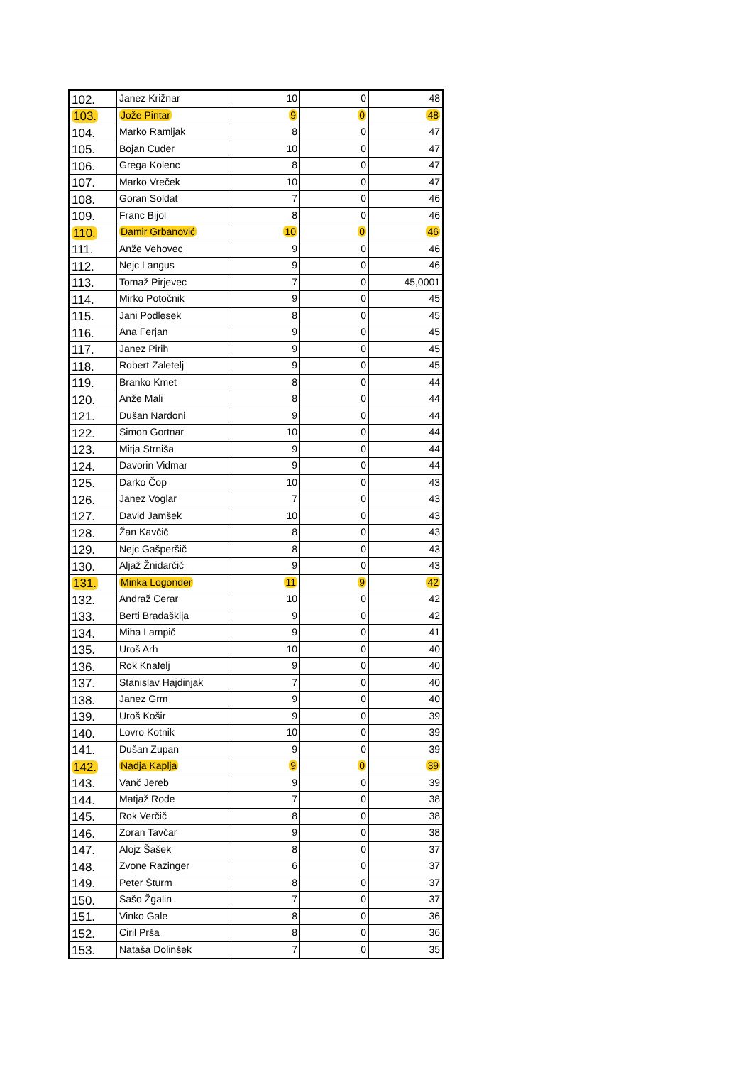| 102. | Janez Križnar | 10 | 0 | 48 |
| 103. | Jože Pintar | 9 | 0 | 48 |
| 104. | Marko Ramljak | 8 | 0 | 47 |
| 105. | Bojan Cuder | 10 | 0 | 47 |
| 106. | Grega Kolenc | 8 | 0 | 47 |
| 107. | Marko Vreček | 10 | 0 | 47 |
| 108. | Goran Soldat | 7 | 0 | 46 |
| 109. | Franc Bijol | 8 | 0 | 46 |
| 110. | Damir Grbanović | 10 | 0 | 46 |
| 111. | Anže Vehovec | 9 | 0 | 46 |
| 112. | Nejc Langus | 9 | 0 | 46 |
| 113. | Tomaž Pirjevec | 7 | 0 | 45,0001 |
| 114. | Mirko Potočnik | 9 | 0 | 45 |
| 115. | Jani Podlesek | 8 | 0 | 45 |
| 116. | Ana Ferjan | 9 | 0 | 45 |
| 117. | Janez Pirih | 9 | 0 | 45 |
| 118. | Robert Zaletelj | 9 | 0 | 45 |
| 119. | Branko Kmet | 8 | 0 | 44 |
| 120. | Anže Mali | 8 | 0 | 44 |
| 121. | Dušan Nardoni | 9 | 0 | 44 |
| 122. | Simon Gortnar | 10 | 0 | 44 |
| 123. | Mitja Strniša | 9 | 0 | 44 |
| 124. | Davorin Vidmar | 9 | 0 | 44 |
| 125. | Darko Čop | 10 | 0 | 43 |
| 126. | Janez Voglar | 7 | 0 | 43 |
| 127. | David Jamšek | 10 | 0 | 43 |
| 128. | Žan Kavčič | 8 | 0 | 43 |
| 129. | Nejc Gašperšič | 8 | 0 | 43 |
| 130. | Aljaž Žnidarčič | 9 | 0 | 43 |
| 131. | Minka Logonder | 11 | 9 | 42 |
| 132. | Andraž Cerar | 10 | 0 | 42 |
| 133. | Berti Bradaškija | 9 | 0 | 42 |
| 134. | Miha Lampič | 9 | 0 | 41 |
| 135. | Uroš Arh | 10 | 0 | 40 |
| 136. | Rok Knafelj | 9 | 0 | 40 |
| 137. | Stanislav Hajdinjak | 7 | 0 | 40 |
| 138. | Janez Grm | 9 | 0 | 40 |
| 139. | Uroš Košir | 9 | 0 | 39 |
| 140. | Lovro Kotnik | 10 | 0 | 39 |
| 141. | Dušan Zupan | 9 | 0 | 39 |
| 142. | Nadja Kaplja | 9 | 0 | 39 |
| 143. | Vanč Jereb | 9 | 0 | 39 |
| 144. | Matjaž Rode | 7 | 0 | 38 |
| 145. | Rok Verčič | 8 | 0 | 38 |
| 146. | Zoran Tavčar | 9 | 0 | 38 |
| 147. | Alojz Šašek | 8 | 0 | 37 |
| 148. | Zvone Razinger | 6 | 0 | 37 |
| 149. | Peter Šturm | 8 | 0 | 37 |
| 150. | Sašo Žgalin | 7 | 0 | 37 |
| 151. | Vinko Gale | 8 | 0 | 36 |
| 152. | Ciril Prša | 8 | 0 | 36 |
| 153. | Nataša Dolinšek | 7 | 0 | 35 |